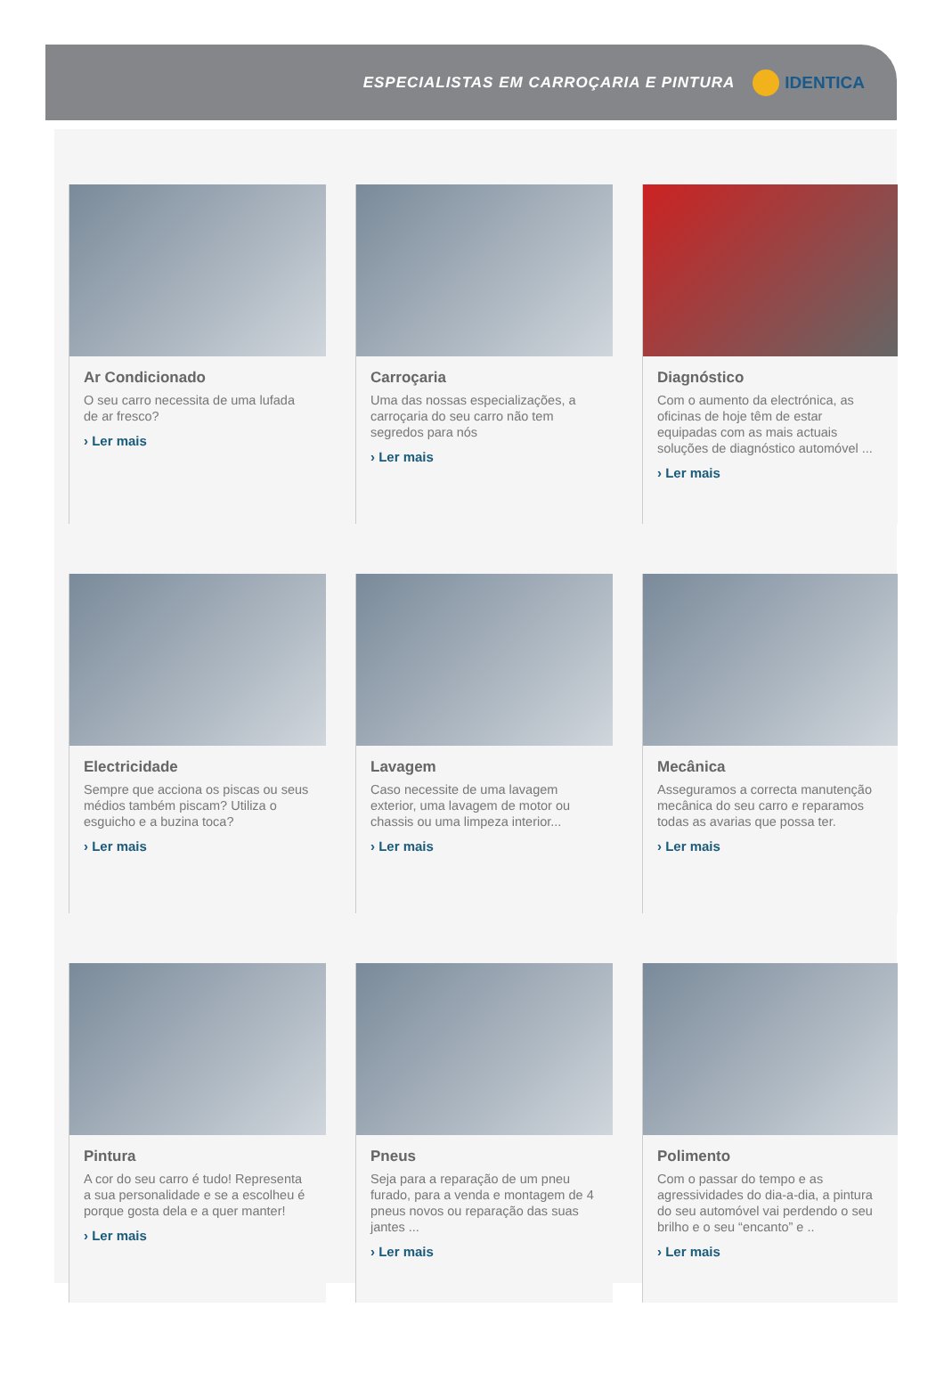ESPECIALISTAS EM CARROÇARIA E PINTURA IDENTICA
Ar Condicionado
O seu carro necessita de uma lufada de ar fresco?
› Ler mais
Carroçaria
Uma das nossas especializações, a carroçaria do seu carro não tem segredos para nós
› Ler mais
Diagnóstico
Com o aumento da electrónica, as oficinas de hoje têm de estar equipadas com as mais actuais soluções de diagnóstico automóvel ...
› Ler mais
Electricidade
Sempre que acciona os piscas ou seus médios também piscam? Utiliza o esguicho e a buzina toca?
› Ler mais
Lavagem
Caso necessite de uma lavagem exterior, uma lavagem de motor ou chassis ou uma limpeza interior...
› Ler mais
Mecânica
Asseguramos a correcta manutenção mecânica do seu carro e reparamos todas as avarias que possa ter.
› Ler mais
Pintura
A cor do seu carro é tudo! Representa a sua personalidade e se a escolheu é porque gosta dela e a quer manter!
› Ler mais
Pneus
Seja para a reparação de um pneu furado, para a venda e montagem de 4 pneus novos ou reparação das suas jantes ...
› Ler mais
Polimento
Com o passar do tempo e as agressividades do dia-a-dia, a pintura do seu automóvel vai perdendo o seu brilho e o seu “encanto” e ..
› Ler mais